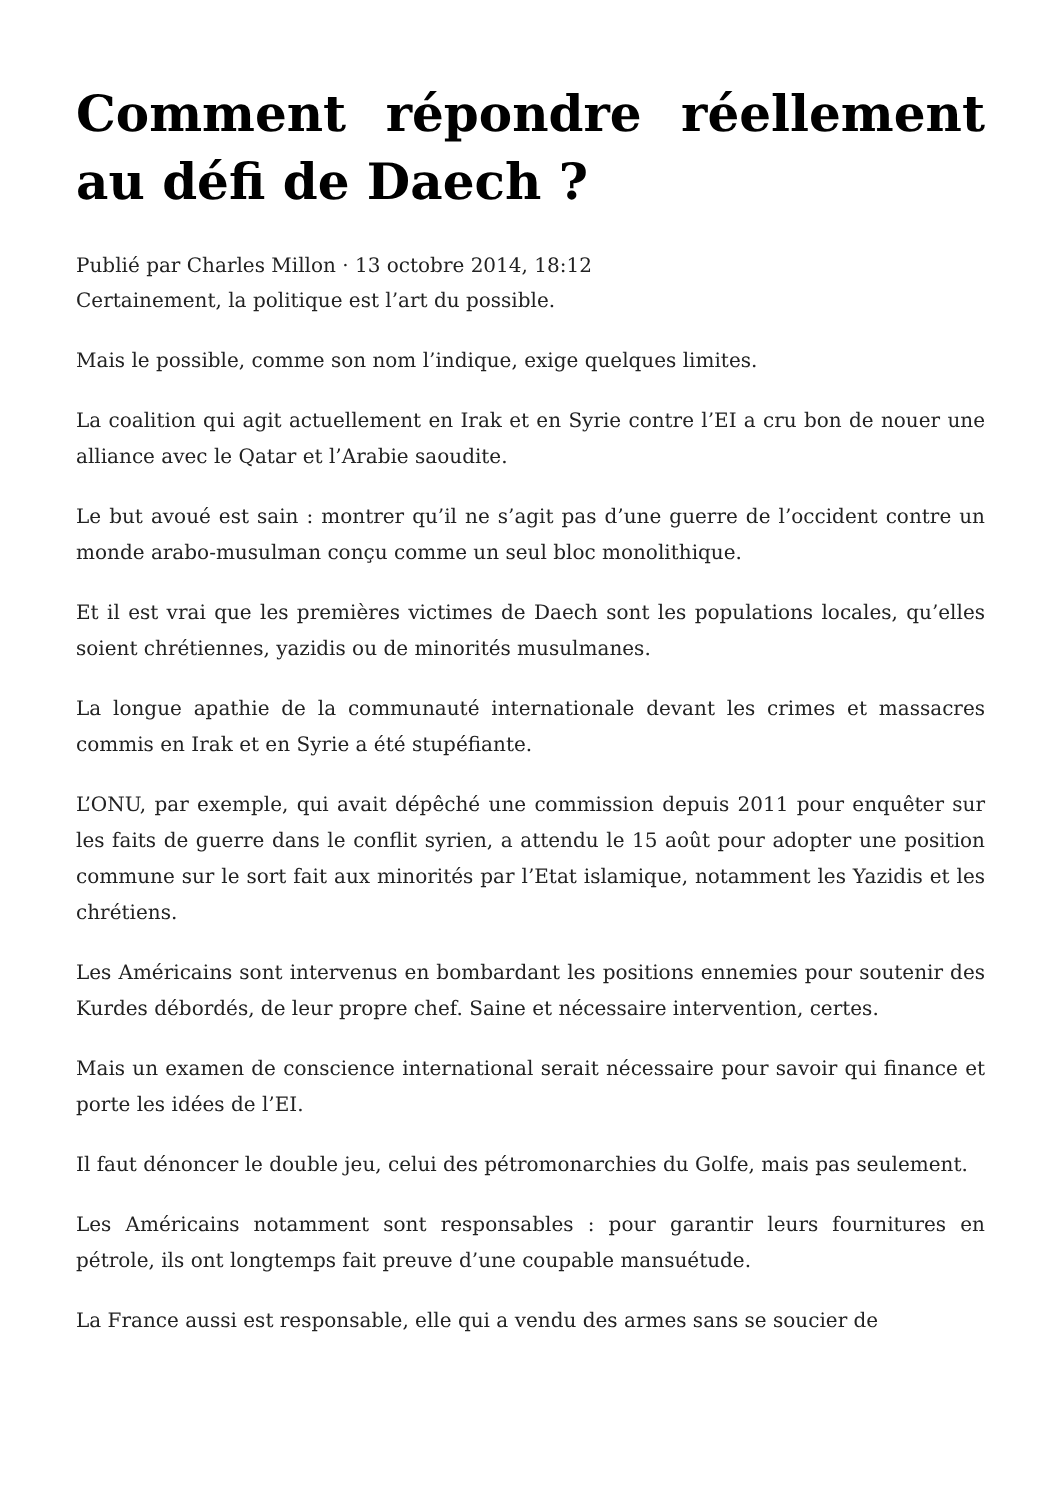Comment répondre réellement au défi de Daech ?
Publié par Charles Millon · 13 octobre 2014, 18:12
Certainement, la politique est l’art du possible.
Mais le possible, comme son nom l’indique, exige quelques limites.
La coalition qui agit actuellement en Irak et en Syrie contre l’EI a cru bon de nouer une alliance avec le Qatar et l’Arabie saoudite.
Le but avoué est sain : montrer qu’il ne s’agit pas d’une guerre de l’occident contre un monde arabo-musulman conçu comme un seul bloc monolithique.
Et il est vrai que les premières victimes de Daech sont les populations locales, qu’elles soient chrétiennes, yazidis ou de minorités musulmanes.
La longue apathie de la communauté internationale devant les crimes et massacres commis en Irak et en Syrie a été stupéfiante.
L’ONU, par exemple, qui avait dépêché une commission depuis 2011 pour enquêter sur les faits de guerre dans le conflit syrien, a attendu le 15 août pour adopter une position commune sur le sort fait aux minorités par l’Etat islamique, notamment les Yazidis et les chrétiens.
Les Américains sont intervenus en bombardant les positions ennemies pour soutenir des Kurdes débordés, de leur propre chef. Saine et nécessaire intervention, certes.
Mais un examen de conscience international serait nécessaire pour savoir qui finance et porte les idées de l’EI.
Il faut dénoncer le double jeu, celui des pétromonarchies du Golfe, mais pas seulement.
Les Américains notamment sont responsables : pour garantir leurs fournitures en pétrole, ils ont longtemps fait preuve d’une coupable mansuétude.
La France aussi est responsable, elle qui a vendu des armes sans se soucier de